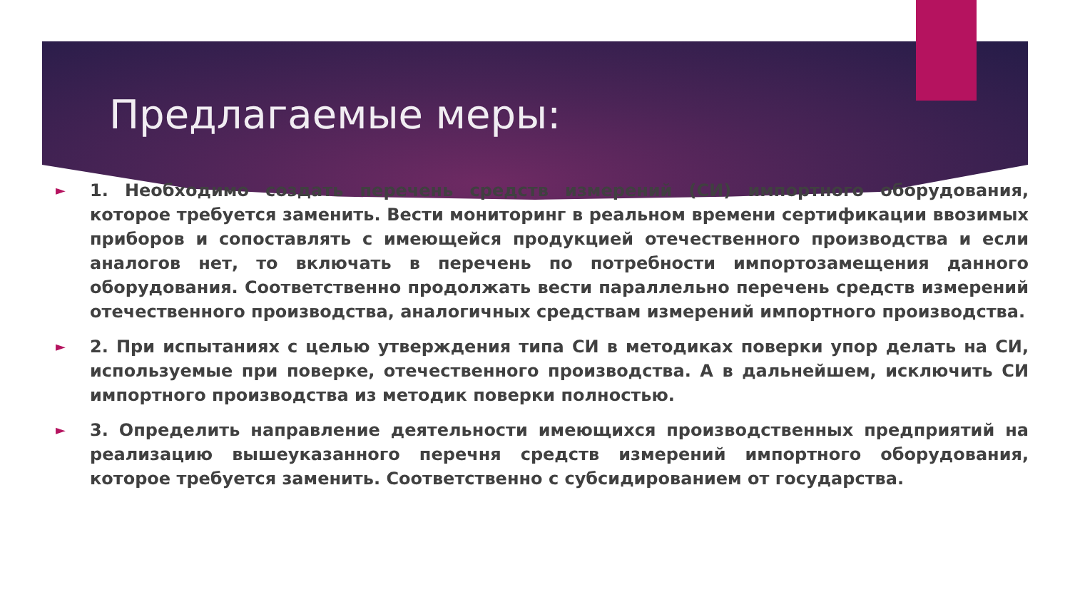Предлагаемые меры:
► 1. Необходимо создать перечень средств измерений (СИ) импортного оборудования, которое требуется заменить. Вести мониторинг в реальном времени сертификации ввозимых приборов и сопоставлять с имеющейся продукцией отечественного производства и если аналогов нет, то включать в перечень по потребности импортозамещения данного оборудования. Соответственно продолжать вести параллельно перечень средств измерений отечественного производства, аналогичных средствам измерений импортного производства.
► 2. При испытаниях с целью утверждения типа СИ в методиках поверки упор делать на СИ, используемые при поверке, отечественного производства. А в дальнейшем, исключить СИ импортного производства из методик поверки полностью.
► 3. Определить направление деятельности имеющихся производственных предприятий на реализацию вышеуказанного перечня средств измерений импортного оборудования, которое требуется заменить. Соответственно с субсидированием от государства.